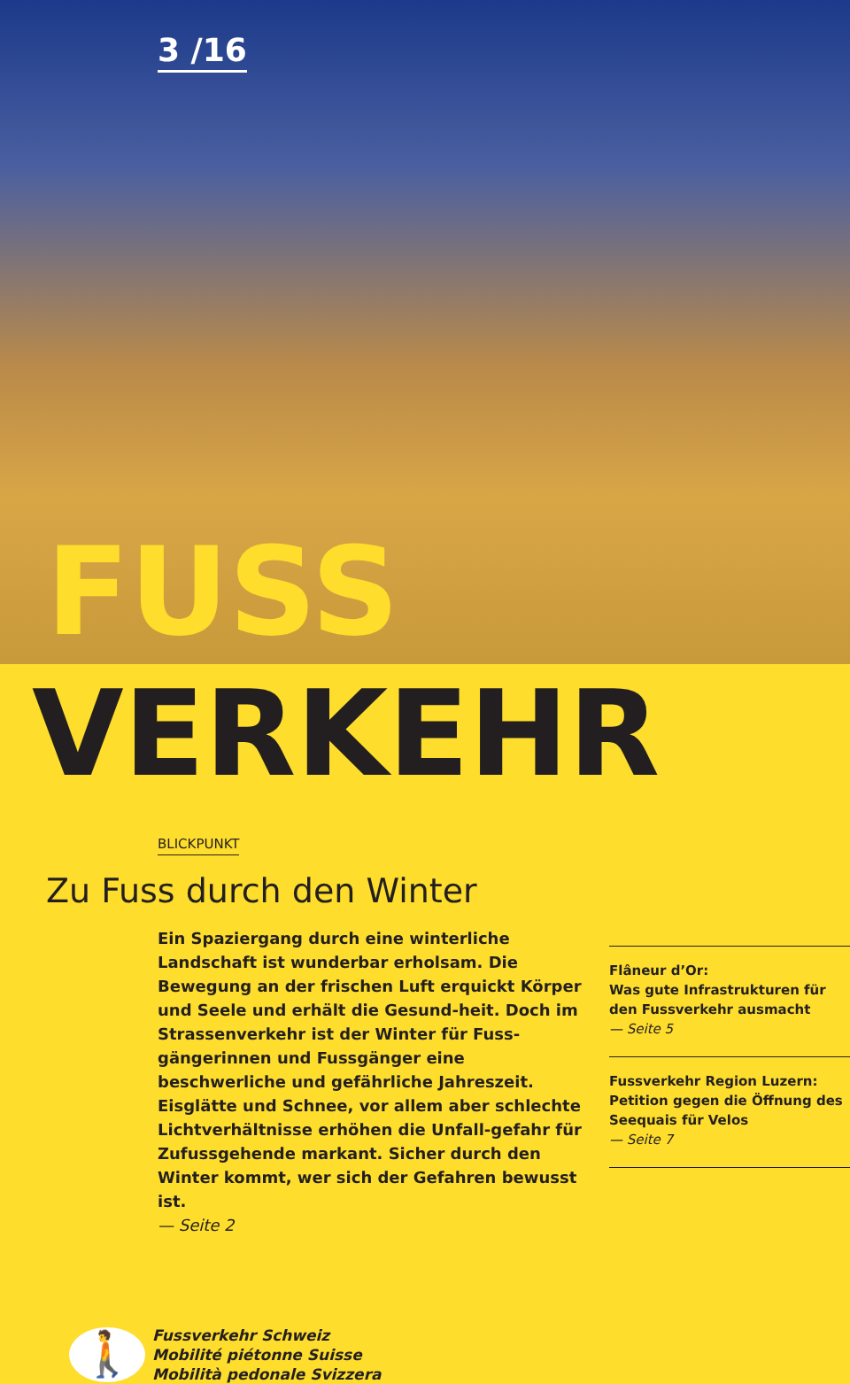3 /16
FUSS
VERKEHR
BLICKPUNKT
Zu Fuss durch den Winter
Ein Spaziergang durch eine winterliche Landschaft ist wunderbar erholsam. Die Bewegung an der frischen Luft erquickt Körper und Seele und erhält die Gesund-heit. Doch im Strassenverkehr ist der Winter für Fuss-gängerinnen und Fussgänger eine beschwerliche und gefährliche Jahreszeit. Eisglätte und Schnee, vor allem aber schlechte Lichtverhältnisse erhöhen die Unfall-gefahr für Zufussgehende markant. Sicher durch den Winter kommt, wer sich der Gefahren bewusst ist.
— Seite 2
Flâneur d’Or:
Was gute Infrastrukturen für den Fussverkehr ausmacht
— Seite 5
Fussverkehr Region Luzern:
Petition gegen die Öffnung des Seequais für Velos
— Seite 7
🚶
Fussverkehr Schweiz
Mobilité piétonne Suisse
Mobilità pedonale Svizzera